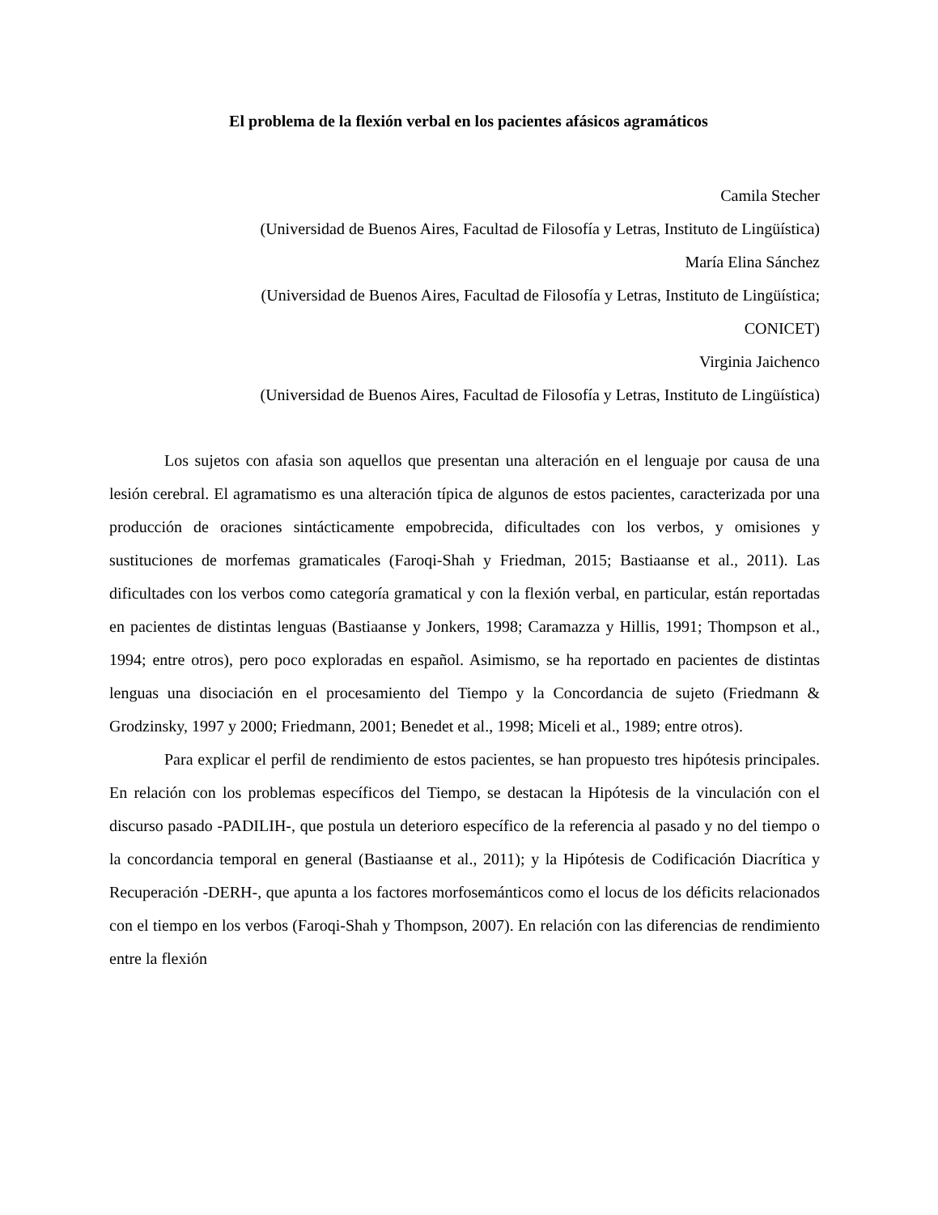El problema de la flexión verbal en los pacientes afásicos agramáticos
Camila Stecher
(Universidad de Buenos Aires, Facultad de Filosofía y Letras, Instituto de Lingüística)
María Elina Sánchez
(Universidad de Buenos Aires, Facultad de Filosofía y Letras, Instituto de Lingüística;
CONICET)
Virginia Jaichenco
(Universidad de Buenos Aires, Facultad de Filosofía y Letras, Instituto de Lingüística)
Los sujetos con afasia son aquellos que presentan una alteración en el lenguaje por causa de una lesión cerebral. El agramatismo es una alteración típica de algunos de estos pacientes, caracterizada por una producción de oraciones sintácticamente empobrecida, dificultades con los verbos, y omisiones y sustituciones de morfemas gramaticales (Faroqi-Shah y Friedman, 2015; Bastiaanse et al., 2011). Las dificultades con los verbos como categoría gramatical y con la flexión verbal, en particular, están reportadas en pacientes de distintas lenguas (Bastiaanse y Jonkers, 1998; Caramazza y Hillis, 1991; Thompson et al., 1994; entre otros), pero poco exploradas en español. Asimismo, se ha reportado en pacientes de distintas lenguas una disociación en el procesamiento del Tiempo y la Concordancia de sujeto (Friedmann & Grodzinsky, 1997 y 2000; Friedmann, 2001; Benedet et al., 1998; Miceli et al., 1989; entre otros).
Para explicar el perfil de rendimiento de estos pacientes, se han propuesto tres hipótesis principales. En relación con los problemas específicos del Tiempo, se destacan la Hipótesis de la vinculación con el discurso pasado -PADILIH-, que postula un deterioro específico de la referencia al pasado y no del tiempo o la concordancia temporal en general (Bastiaanse et al., 2011); y la Hipótesis de Codificación Diacrítica y Recuperación -DERH-, que apunta a los factores morfosemánticos como el locus de los déficits relacionados con el tiempo en los verbos (Faroqi-Shah y Thompson, 2007). En relación con las diferencias de rendimiento entre la flexión